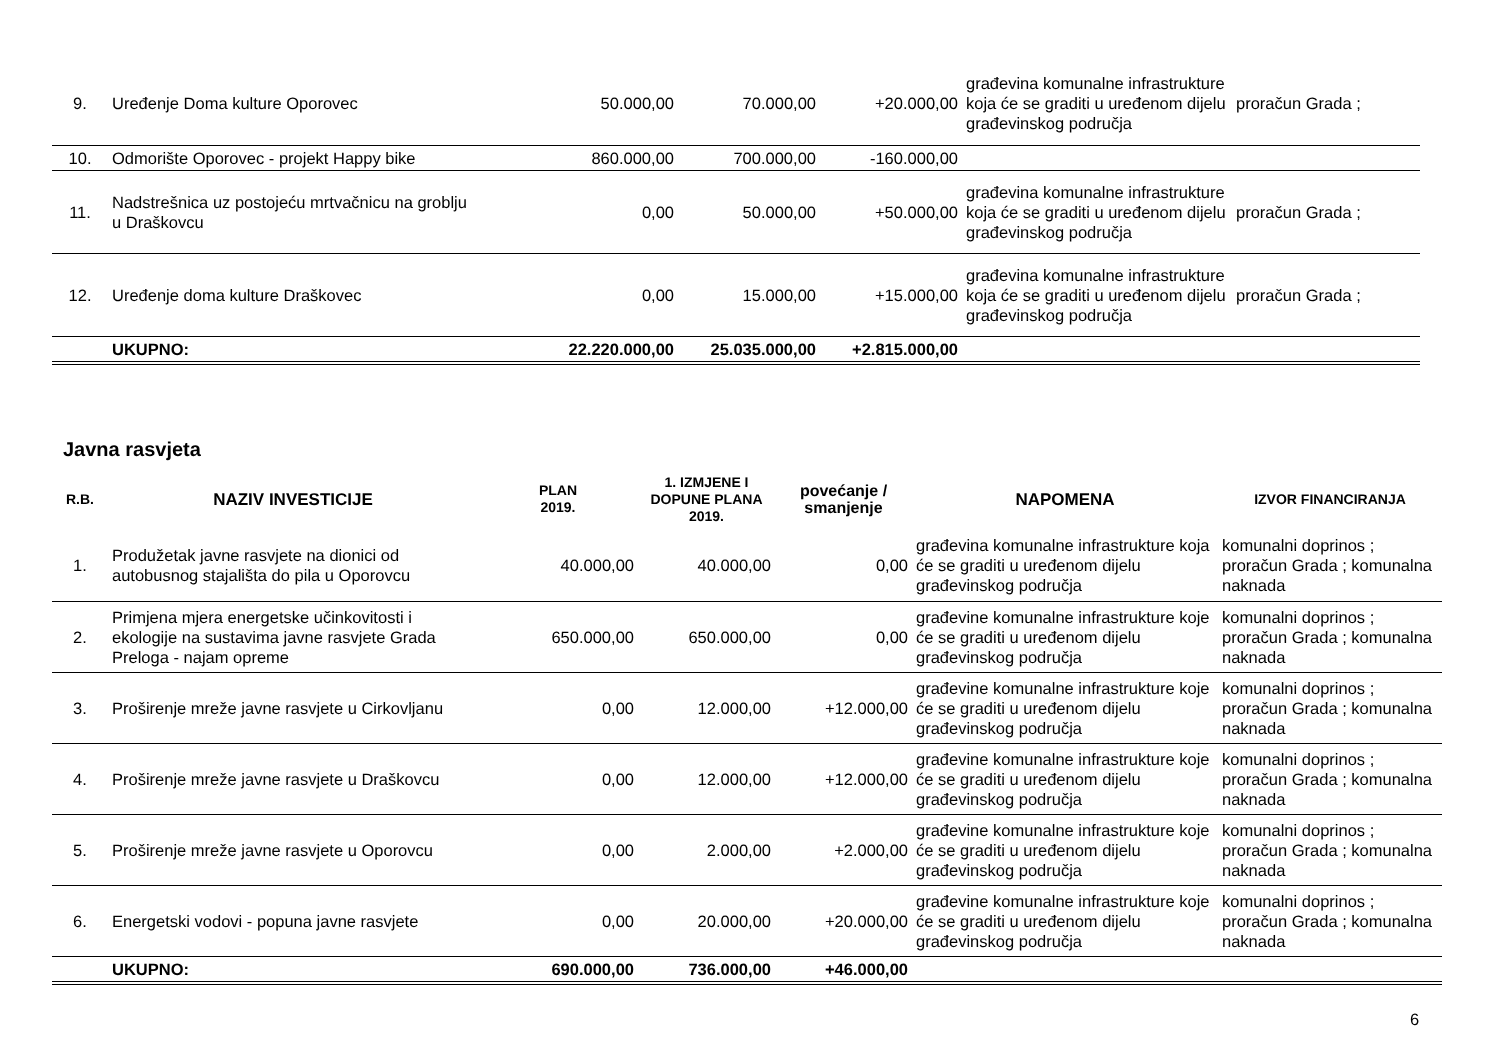| 9. | Uređenje Doma kulture Oporovec | 50.000,00 | 70.000,00 | +20.000,00 | građevina komunalne infrastrukture koja će se graditi u uređenom dijelu građevinskog područja | proračun Grada ; |
| 10. | Odmorište Oporovec - projekt Happy bike | 860.000,00 | 700.000,00 | -160.000,00 | | |
| 11. | Nadstrešnica uz postojeću mrtvačnicu na groblju u Draškovcu | 0,00 | 50.000,00 | +50.000,00 | građevina komunalne infrastrukture koja će se graditi u uređenom dijelu građevinskog područja | proračun Grada ; |
| 12. | Uređenje doma kulture Draškovec | 0,00 | 15.000,00 | +15.000,00 | građevina komunalne infrastrukture koja će se graditi u uređenom dijelu građevinskog područja | proračun Grada ; |
| | UKUPNO: | 22.220.000,00 | 25.035.000,00 | +2.815.000,00 | | |
Javna rasvjeta
| R.B. | NAZIV INVESTICIJE | PLAN 2019. | 1. IZMJENE I DOPUNE PLANA 2019. | povećanje / smanjenje | NAPOMENA | IZVOR FINANCIRANJA |
| --- | --- | --- | --- | --- | --- | --- |
| 1. | Produžetak javne rasvjete na dionici od autobusnog stajališta do pila u Oporovcu | 40.000,00 | 40.000,00 | 0,00 | građevina komunalne infrastrukture koja će se graditi u uređenom dijelu građevinskog područja | komunalni doprinos ; proračun Grada ; komunalna naknada |
| 2. | Primjena mjera energetske učinkovitosti i ekologije na sustavima javne rasvjete Grada Preloga - najam opreme | 650.000,00 | 650.000,00 | 0,00 | građevine komunalne infrastrukture koje će se graditi u uređenom dijelu građevinskog područja | komunalni doprinos ; proračun Grada ; komunalna naknada |
| 3. | Proširenje mreže javne rasvjete u Cirkovljanu | 0,00 | 12.000,00 | +12.000,00 | građevine komunalne infrastrukture koje će se graditi u uređenom dijelu građevinskog područja | komunalni doprinos ; proračun Grada ; komunalna naknada |
| 4. | Proširenje mreže javne rasvjete u Draškovcu | 0,00 | 12.000,00 | +12.000,00 | građevine komunalne infrastrukture koje će se graditi u uređenom dijelu građevinskog područja | komunalni doprinos ; proračun Grada ; komunalna naknada |
| 5. | Proširenje mreže javne rasvjete u Oporovcu | 0,00 | 2.000,00 | +2.000,00 | građevine komunalne infrastrukture koje će se graditi u uređenom dijelu građevinskog područja | komunalni doprinos ; proračun Grada ; komunalna naknada |
| 6. | Energetski vodovi - popuna javne rasvjete | 0,00 | 20.000,00 | +20.000,00 | građevine komunalne infrastrukture koje će se graditi u uređenom dijelu građevinskog područja | komunalni doprinos ; proračun Grada ; komunalna naknada |
| | UKUPNO: | 690.000,00 | 736.000,00 | +46.000,00 | | |
6